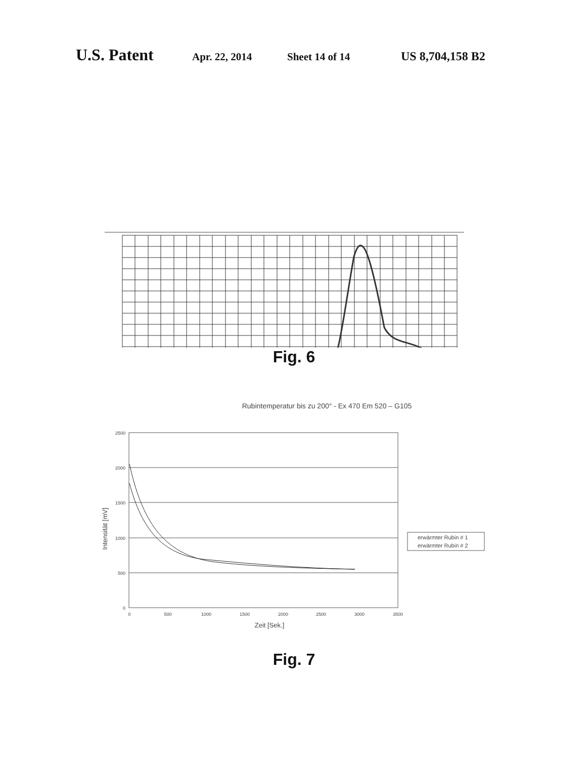U.S. Patent Apr. 22, 2014 Sheet 14 of 14 US 8,704,158 B2
Fig. 6
Rubintemperatur bis zu 200° - Ex 470 Em 520 – G105
2500
2000
1500
1000
500
0
0
500
1000
1500
2000
2500
3000
3500
Zeit [Sek.]
Intensität [mV]
erwärmter Rubin # 1
erwärmter Rubin # 2
Fig. 7